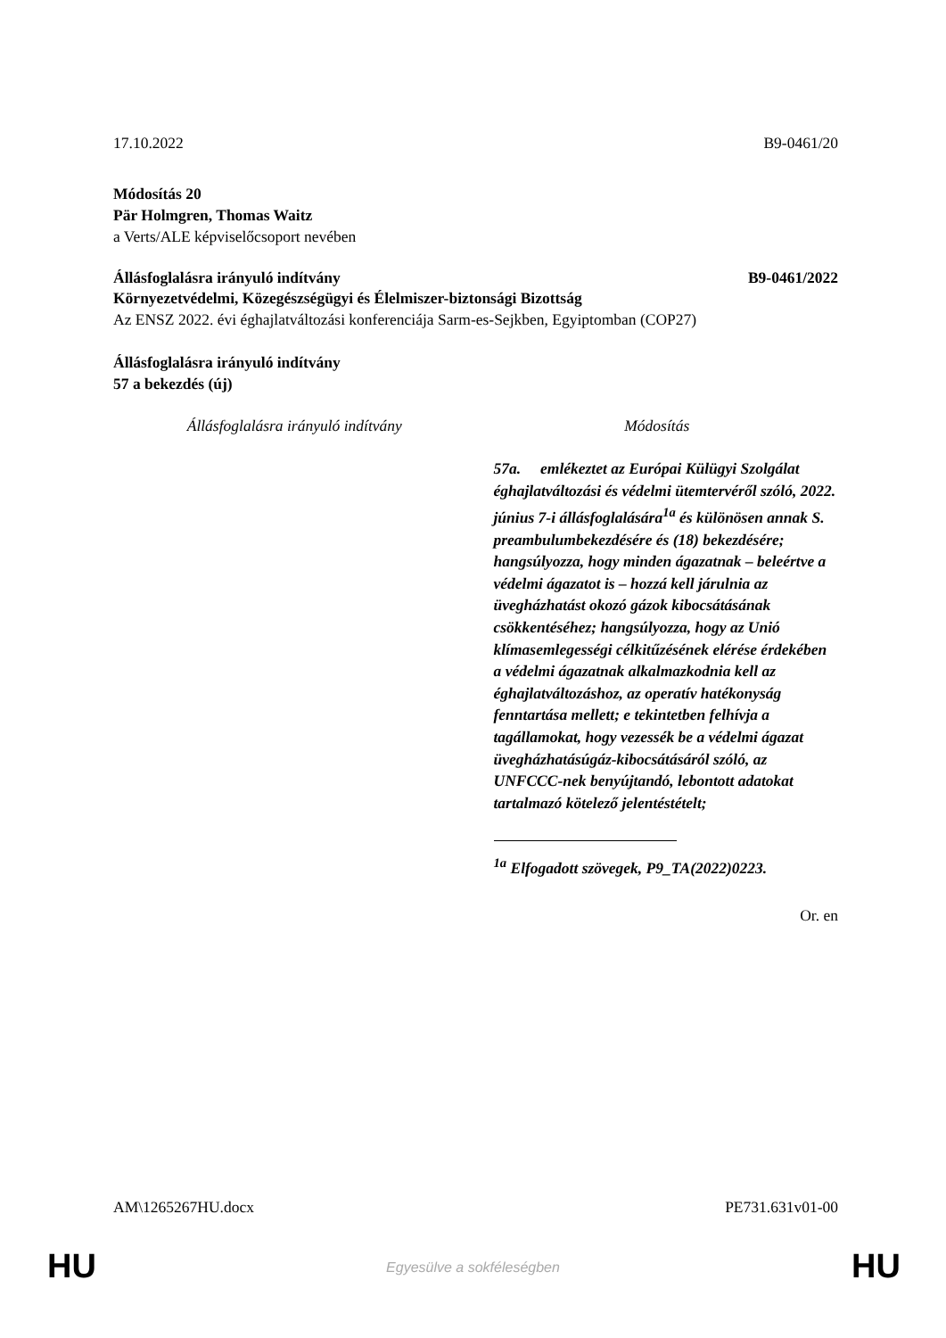17.10.2022 B9-0461/20
Módosítás 20
Pär Holmgren, Thomas Waitz
a Verts/ALE képviselőcsoport nevében
Állásfoglalásra irányuló indítvány B9-0461/2022
Környezetvédelmi, Közegészségügyi és Élelmiszer-biztonsági Bizottság
Az ENSZ 2022. évi éghajlatváltozási konferenciája Sarm-es-Sejkben, Egyiptomban (COP27)
Állásfoglalásra irányuló indítvány
57 a bekezdés (új)
| Állásfoglalásra irányuló indítvány | Módosítás |
| --- | --- |
| | 57a. emlékeztet az Európai Külügyi Szolgálat éghajlatváltozási és védelmi ütemtervéről szóló, 2022. június 7-i állásfoglalására<sup>1a</sup> és különösen annak S. preambulumbekezdésére és (18) bekezdésére; hangsúlyozza, hogy minden ágazatnak – beleértve a védelmi ágazatot is – hozzá kell járulnia az üvegházhatást okozó gázok kibocsátásának csökkentéséhez; hangsúlyozza, hogy az Unió klímasemlegességi célkitűzésének elérése érdekében a védelmi ágazatnak alkalmazkodnia kell az éghajlatváltozáshoz, az operatív hatékonyság fenntartása mellett; e tekintetben felhívja a tagállamokat, hogy vezessék be a védelmi ágazat üvegházhatásúgáz-kibocsátásáról szóló, az UNFCCC-nek benyújtandó, lebontott adatokat tartalmazó kötelező jelentéstételt; <sup>1a</sup> Elfogadott szövegek, P9_TA(2022)0223. |
Or. en
AM\1265267HU.docx PE731.631v01-00
HU
Egyesülve a sokféleségben HU